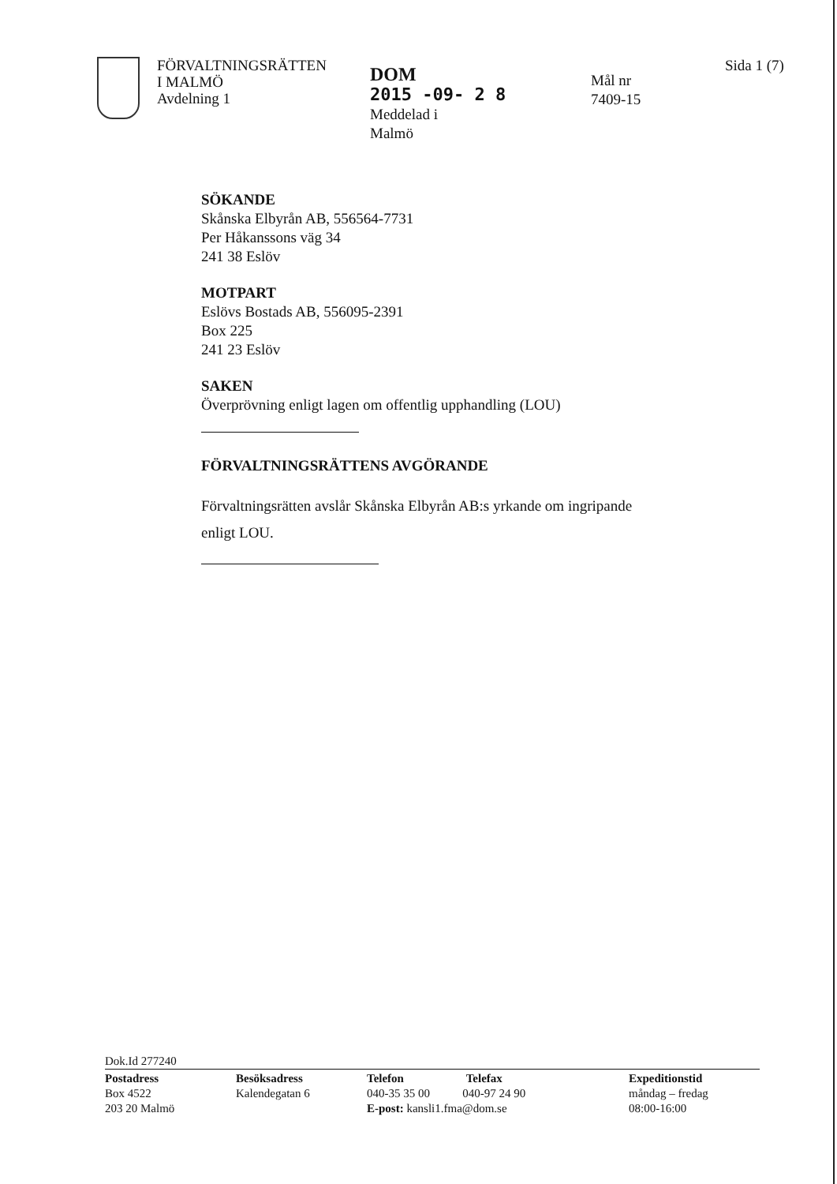FÖRVALTNINGSRÄTTEN
I MALMÖ
Avdelning 1
DOM
2015 -09- 2 8
Meddelad i
Malmö
Mål nr
7409-15
Sida 1 (7)
SÖKANDE
Skånska Elbyrån AB, 556564-7731
Per Håkanssons väg 34
241 38 Eslöv
MOTPART
Eslövs Bostads AB, 556095-2391
Box 225
241 23 Eslöv
SAKEN
Överprövning enligt lagen om offentlig upphandling (LOU)
FÖRVALTNINGSRÄTTENS AVGÖRANDE
Förvaltningsrätten avslår Skånska Elbyrån AB:s yrkande om ingripande
enligt LOU.
Dok.Id 277240
Postadress
Box 4522
203 20 Malmö
Besöksadress
Kalendegatan 6
Telefon Telefax
040-35 35 00 040-97 24 90
E-post: kansli1.fma@dom.se
Expeditionstid
måndag – fredag
08:00-16:00